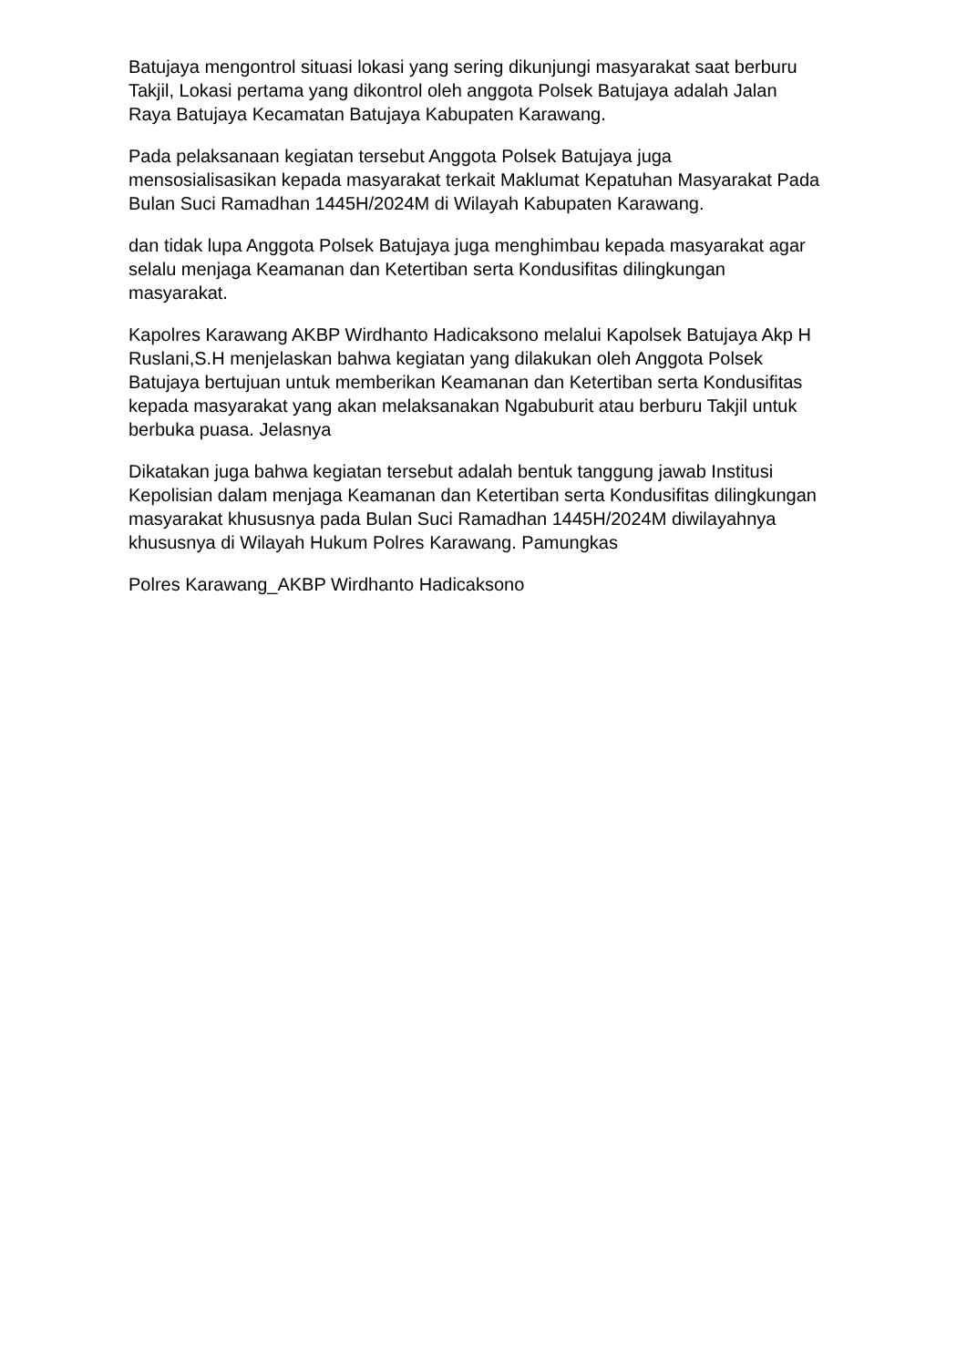Batujaya mengontrol situasi lokasi yang sering dikunjungi masyarakat saat berburu Takjil, Lokasi pertama yang dikontrol oleh anggota Polsek Batujaya adalah Jalan Raya Batujaya Kecamatan Batujaya Kabupaten Karawang.
Pada pelaksanaan kegiatan tersebut Anggota Polsek Batujaya juga mensosialisasikan kepada masyarakat terkait Maklumat Kepatuhan Masyarakat Pada Bulan Suci Ramadhan 1445H/2024M di Wilayah Kabupaten Karawang.
dan tidak lupa Anggota Polsek Batujaya juga menghimbau kepada masyarakat agar selalu menjaga Keamanan dan Ketertiban serta Kondusifitas dilingkungan masyarakat.
Kapolres Karawang AKBP Wirdhanto Hadicaksono melalui Kapolsek Batujaya Akp H Ruslani,S.H menjelaskan bahwa kegiatan yang dilakukan oleh Anggota Polsek Batujaya bertujuan untuk memberikan Keamanan dan Ketertiban serta Kondusifitas kepada masyarakat yang akan melaksanakan Ngabuburit atau berburu Takjil untuk berbuka puasa. Jelasnya
Dikatakan juga bahwa kegiatan tersebut adalah bentuk tanggung jawab Institusi Kepolisian dalam menjaga Keamanan dan Ketertiban serta Kondusifitas dilingkungan masyarakat khususnya pada Bulan Suci Ramadhan 1445H/2024M diwilayahnya khususnya di Wilayah Hukum Polres Karawang. Pamungkas
Polres Karawang_AKBP Wirdhanto Hadicaksono